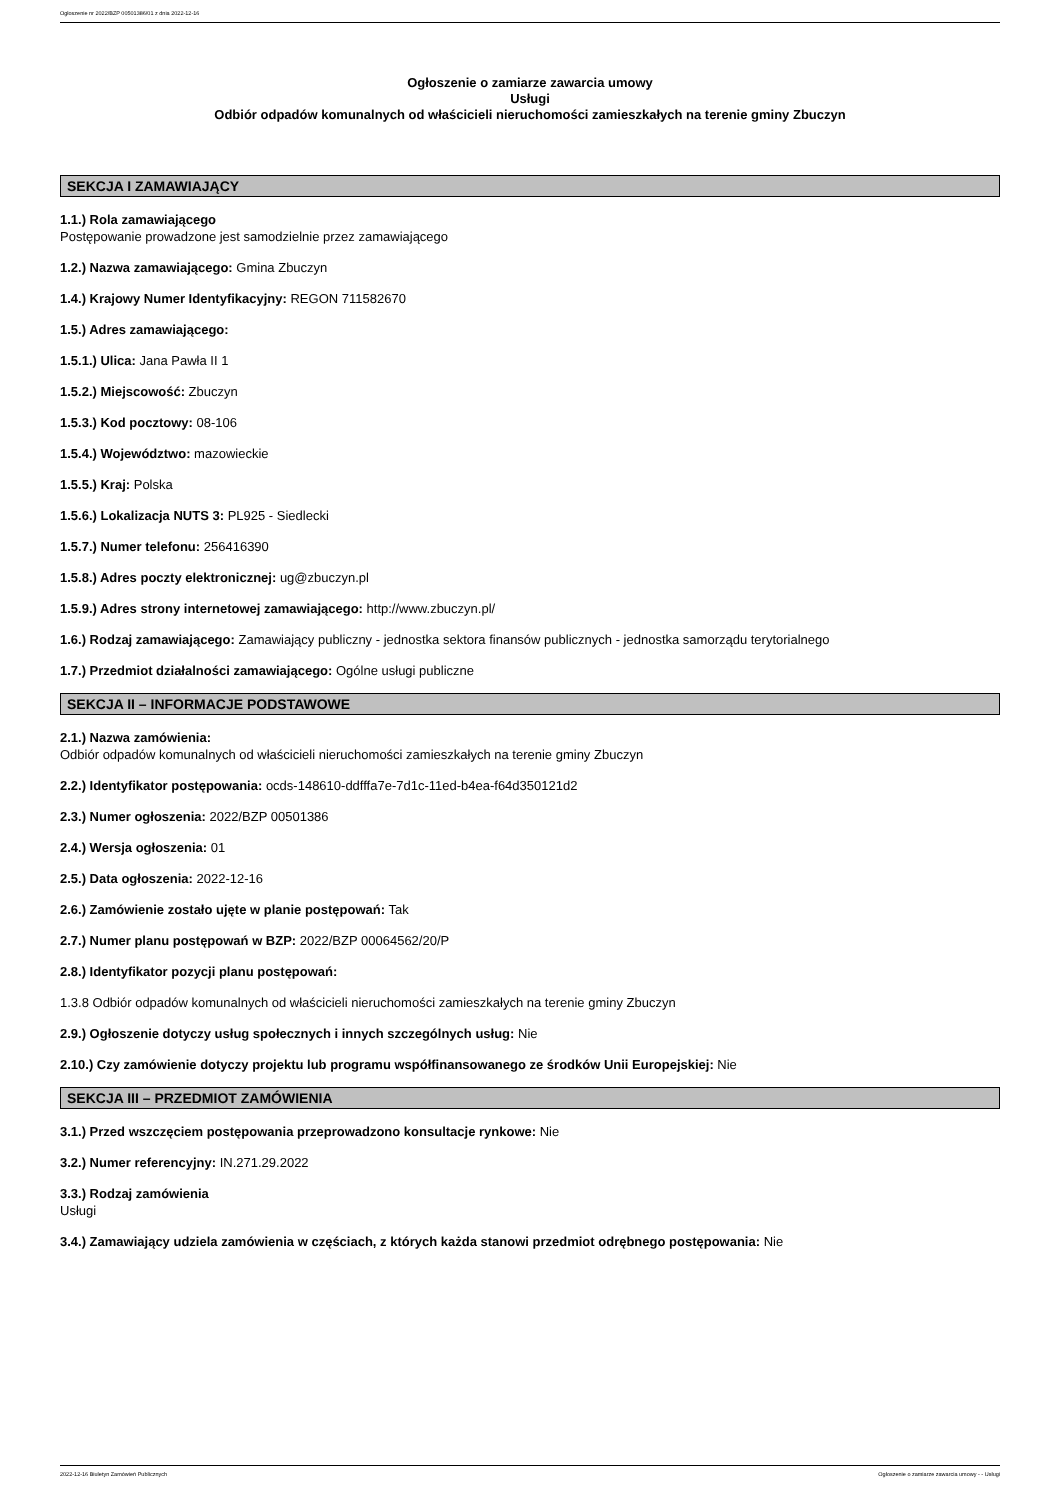Ogłoszenie nr 2022/BZP 00501386/01 z dnia 2022-12-16
Ogłoszenie o zamiarze zawarcia umowy
Usługi
Odbiór odpadów komunalnych od właścicieli nieruchomości zamieszkałych na terenie gminy Zbuczyn
SEKCJA I ZAMAWIAJĄCY
1.1.) Rola zamawiającego
Postępowanie prowadzone jest samodzielnie przez zamawiającego
1.2.) Nazwa zamawiającego: Gmina Zbuczyn
1.4.) Krajowy Numer Identyfikacyjny: REGON 711582670
1.5.) Adres zamawiającego:
1.5.1.) Ulica: Jana Pawła II 1
1.5.2.) Miejscowość: Zbuczyn
1.5.3.) Kod pocztowy: 08-106
1.5.4.) Województwo: mazowieckie
1.5.5.) Kraj: Polska
1.5.6.) Lokalizacja NUTS 3: PL925 - Siedlecki
1.5.7.) Numer telefonu: 256416390
1.5.8.) Adres poczty elektronicznej: ug@zbuczyn.pl
1.5.9.) Adres strony internetowej zamawiającego: http://www.zbuczyn.pl/
1.6.) Rodzaj zamawiającego: Zamawiający publiczny - jednostka sektora finansów publicznych - jednostka samorządu terytorialnego
1.7.) Przedmiot działalności zamawiającego: Ogólne usługi publiczne
SEKCJA II – INFORMACJE PODSTAWOWE
2.1.) Nazwa zamówienia:
Odbiór odpadów komunalnych od właścicieli nieruchomości zamieszkałych na terenie gminy Zbuczyn
2.2.) Identyfikator postępowania: ocds-148610-ddfffa7e-7d1c-11ed-b4ea-f64d350121d2
2.3.) Numer ogłoszenia: 2022/BZP 00501386
2.4.) Wersja ogłoszenia: 01
2.5.) Data ogłoszenia: 2022-12-16
2.6.) Zamówienie zostało ujęte w planie postępowań: Tak
2.7.) Numer planu postępowań w BZP: 2022/BZP 00064562/20/P
2.8.) Identyfikator pozycji planu postępowań:
1.3.8 Odbiór odpadów komunalnych od właścicieli nieruchomości zamieszkałych na terenie gminy Zbuczyn
2.9.) Ogłoszenie dotyczy usług społecznych i innych szczególnych usług: Nie
2.10.) Czy zamówienie dotyczy projektu lub programu współfinansowanego ze środków Unii Europejskiej: Nie
SEKCJA III – PRZEDMIOT ZAMÓWIENIA
3.1.) Przed wszczęciem postępowania przeprowadzono konsultacje rynkowe: Nie
3.2.) Numer referencyjny: IN.271.29.2022
3.3.) Rodzaj zamówienia
Usługi
3.4.) Zamawiający udziela zamówienia w częściach, z których każda stanowi przedmiot odrębnego postępowania: Nie
2022-12-16 Biuletyn Zamówień Publicznych Ogłoszenie o zamiarze zawarcia umowy - - Usługi